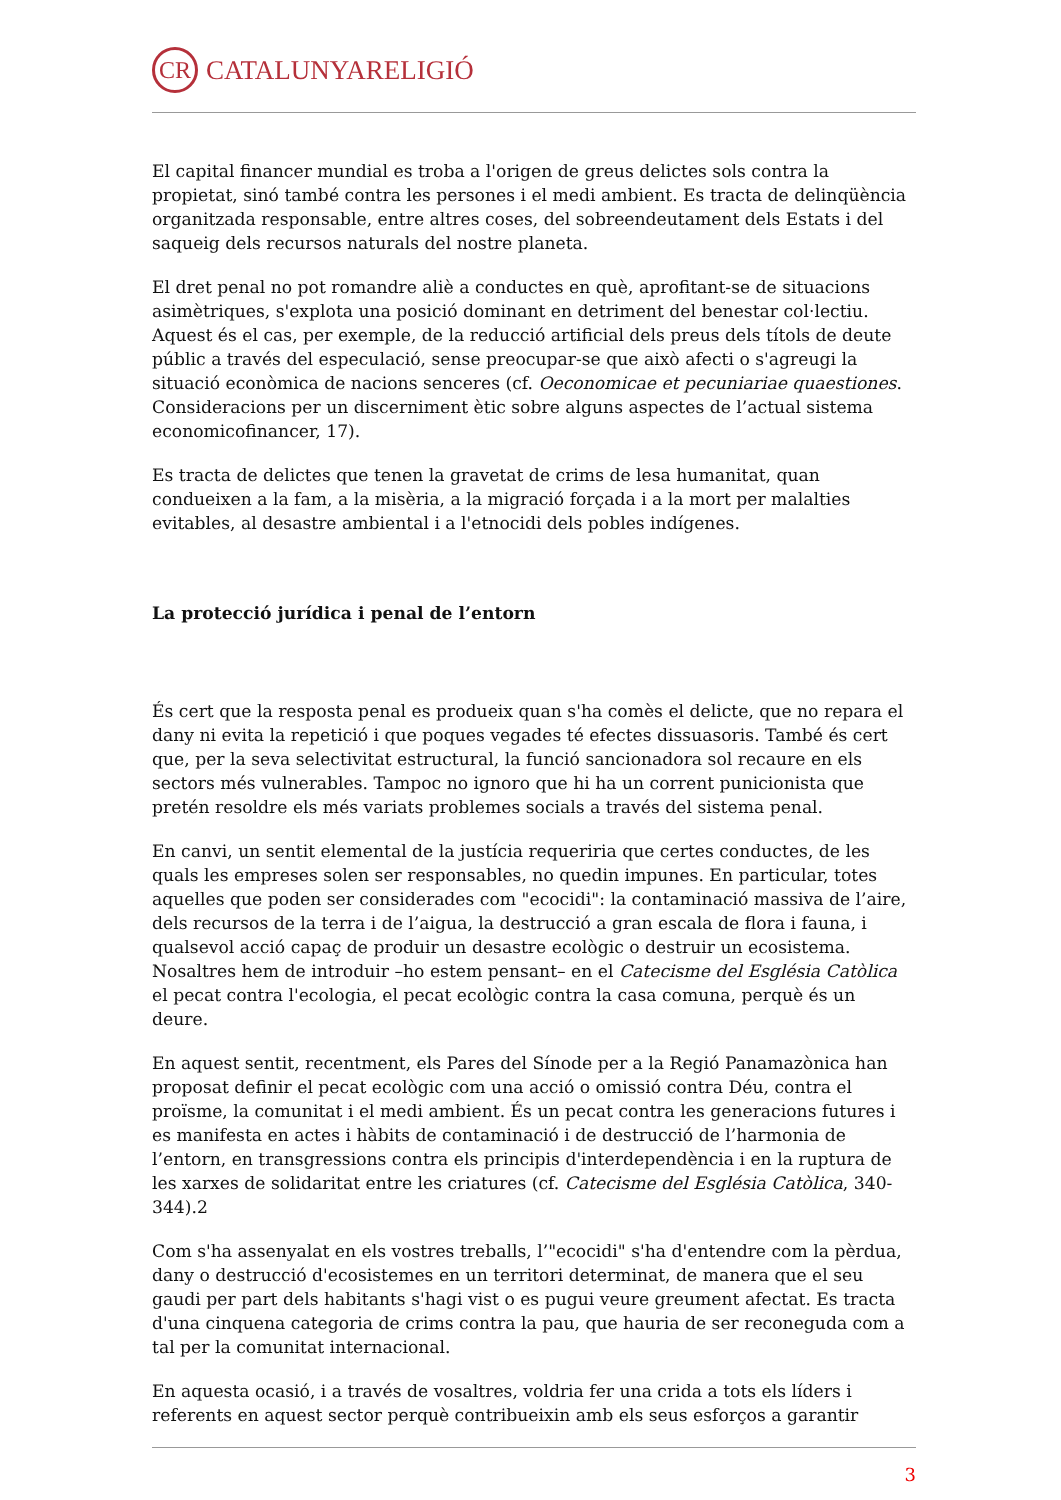CR CATALUNYARELIGIÓ
El capital financer mundial es troba a l'origen de greus delictes sols contra la propietat, sinó també contra les persones i el medi ambient. Es tracta de delinqüència organitzada responsable, entre altres coses, del sobreendeutament dels Estats i del saqueig dels recursos naturals del nostre planeta.
El dret penal no pot romandre aliè a conductes en què, aprofitant-se de situacions asimètriques, s'explota una posició dominant en detriment del benestar col·lectiu. Aquest és el cas, per exemple, de la reducció artificial dels preus dels títols de deute públic a través del especulació, sense preocupar-se que això afecti o s'agreugi la situació econòmica de nacions senceres (cf. Oeconomicae et pecuniariae quaestiones. Consideracions per un discerniment ètic sobre alguns aspectes de l’actual sistema economicofinancer, 17).
Es tracta de delictes que tenen la gravetat de crims de lesa humanitat, quan condueixen a la fam, a la misèria, a la migració forçada i a la mort per malalties evitables, al desastre ambiental i a l'etnocidi dels pobles indígenes.
La protecció jurídica i penal de l’entorn
És cert que la resposta penal es produeix quan s'ha comès el delicte, que no repara el dany ni evita la repetició i que poques vegades té efectes dissuasoris. També és cert que, per la seva selectivitat estructural, la funció sancionadora sol recaure en els sectors més vulnerables. Tampoc no ignoro que hi ha un corrent punicionista que pretén resoldre els més variats problemes socials a través del sistema penal.
En canvi, un sentit elemental de la justícia requeriria que certes conductes, de les quals les empreses solen ser responsables, no quedin impunes. En particular, totes aquelles que poden ser considerades com "ecocidi": la contaminació massiva de l’aire, dels recursos de la terra i de l’aigua, la destrucció a gran escala de flora i fauna, i qualsevol acció capaç de produir un desastre ecològic o destruir un ecosistema. Nosaltres hem de introduir –ho estem pensant– en el Catecisme del Església Catòlica el pecat contra l'ecologia, el pecat ecològic contra la casa comuna, perquè és un deure.
En aquest sentit, recentment, els Pares del Sínode per a la Regió Panamazònica han proposat definir el pecat ecològic com una acció o omissió contra Déu, contra el proïsme, la comunitat i el medi ambient. És un pecat contra les generacions futures i es manifesta en actes i hàbits de contaminació i de destrucció de l’harmonia de l’entorn, en transgressions contra els principis d'interdependència i en la ruptura de les xarxes de solidaritat entre les criatures (cf. Catecisme del Església Catòlica, 340-344).2
Com s'ha assenyalat en els vostres treballs, l’"ecocidi" s'ha d'entendre com la pèrdua, dany o destrucció d'ecosistemes en un territori determinat, de manera que el seu gaudi per part dels habitants s'hagi vist o es pugui veure greument afectat. Es tracta d'una cinquena categoria de crims contra la pau, que hauria de ser reconeguda com a tal per la comunitat internacional.
En aquesta ocasió, i a través de vosaltres, voldria fer una crida a tots els líders i referents en aquest sector perquè contribueixin amb els seus esforços a garantir
3